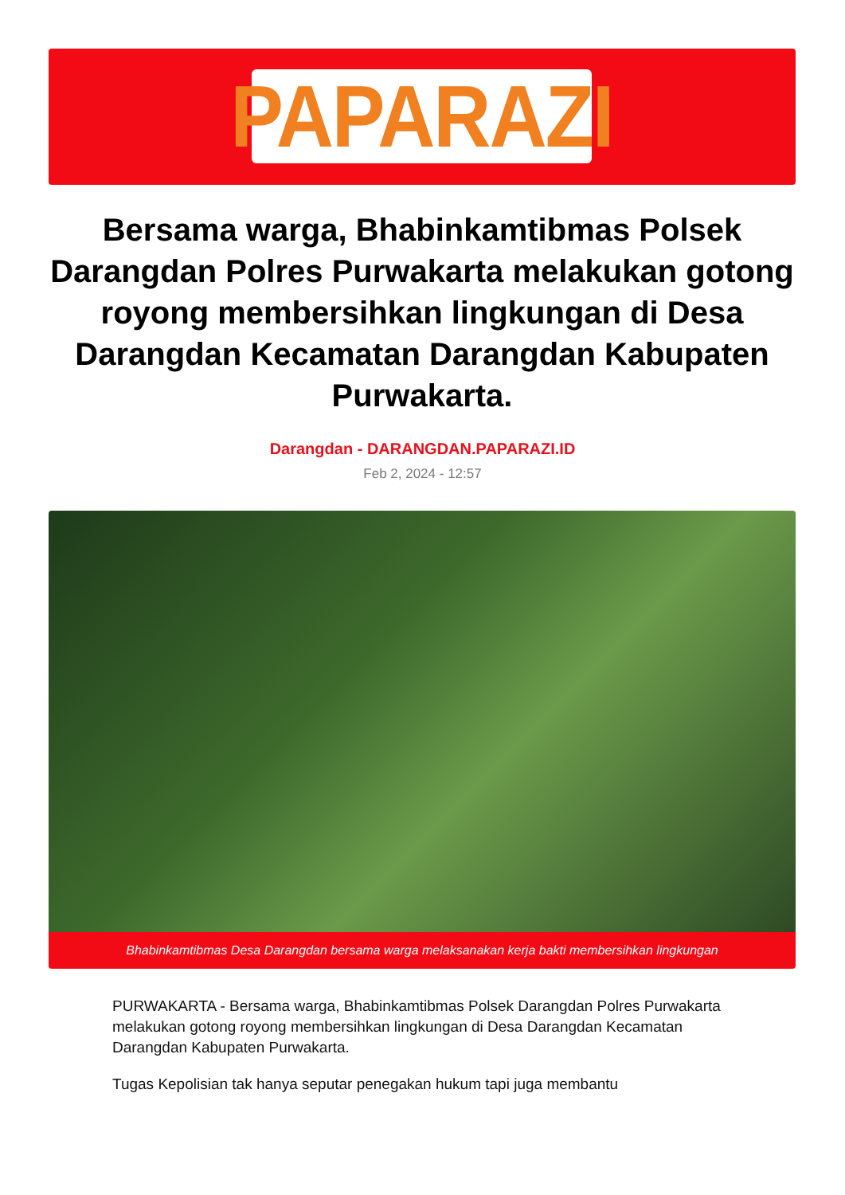PAPARAZI
Bersama warga, Bhabinkamtibmas Polsek Darangdan Polres Purwakarta melakukan gotong royong membersihkan lingkungan di Desa Darangdan Kecamatan Darangdan Kabupaten Purwakarta.
Darangdan - DARANGDAN.PAPARAZI.ID
Feb 2, 2024 - 12:57
Bhabinkamtibmas Desa Darangdan bersama warga melaksanakan kerja bakti membersihkan lingkungan
PURWAKARTA - Bersama warga, Bhabinkamtibmas Polsek Darangdan Polres Purwakarta melakukan gotong royong membersihkan lingkungan di Desa Darangdan Kecamatan Darangdan Kabupaten Purwakarta.
Tugas Kepolisian tak hanya seputar penegakan hukum tapi juga membantu